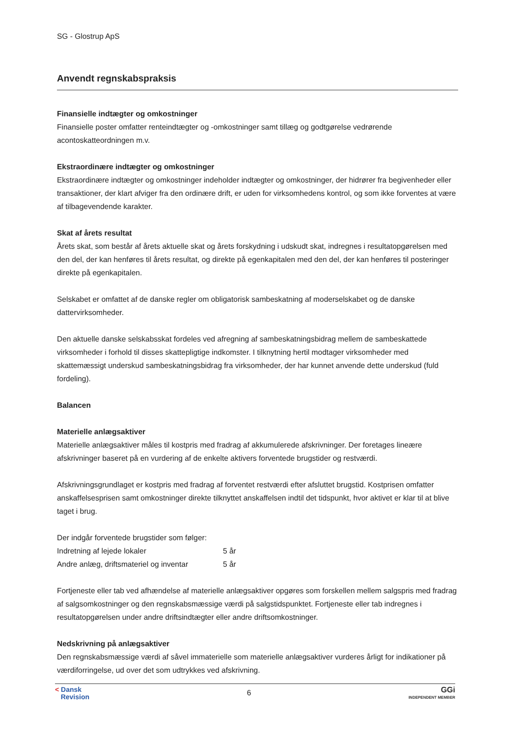SG - Glostrup ApS
Anvendt regnskabspraksis
Finansielle indtægter og omkostninger
Finansielle poster omfatter renteindtægter og -omkostninger samt tillæg og godtgørelse vedrørende acontoskatteordningen m.v.
Ekstraordinære indtægter og omkostninger
Ekstraordinære indtægter og omkostninger indeholder indtægter og omkostninger, der hidrører fra begivenheder eller transaktioner, der klart afviger fra den ordinære drift, er uden for virksomhedens kontrol, og som ikke forventes at være af tilbagevendende karakter.
Skat af årets resultat
Årets skat, som består af årets aktuelle skat og årets forskydning i udskudt skat, indregnes i resultatopgørelsen med den del, der kan henføres til årets resultat, og direkte på egenkapitalen med den del, der kan henføres til posteringer direkte på egenkapitalen.
Selskabet er omfattet af de danske regler om obligatorisk sambeskatning af moderselskabet og de danske dattervirksomheder.
Den aktuelle danske selskabsskat fordeles ved afregning af sambeskatningsbidrag mellem de sambeskattede virksomheder i forhold til disses skattepligtige indkomster. I tilknytning hertil modtager virksomheder med skattemæssigt underskud sambeskatningsbidrag fra virksomheder, der har kunnet anvende dette underskud (fuld fordeling).
Balancen
Materielle anlægsaktiver
Materielle anlægsaktiver måles til kostpris med fradrag af akkumulerede afskrivninger. Der foretages lineære afskrivninger baseret på en vurdering af de enkelte aktivers forventede brugstider og restværdi.
Afskrivningsgrundlaget er kostpris med fradrag af forventet restværdi efter afsluttet brugstid. Kostprisen omfatter anskaffelsesprisen samt omkostninger direkte tilknyttet anskaffelsen indtil det tidspunkt, hvor aktivet er klar til at blive taget i brug.
Der indgår forventede brugstider som følger:
| Indretning af lejede lokaler | 5 år |
| Andre anlæg, driftsmateriel og inventar | 5 år |
Fortjeneste eller tab ved afhændelse af materielle anlægsaktiver opgøres som forskellen mellem salgspris med fradrag af salgsomkostninger og den regnskabsmæssige værdi på salgstidspunktet. Fortjeneste eller tab indregnes i resultatopgørelsen under andre driftsindtægter eller andre driftsomkostninger.
Nedskrivning på anlægsaktiver
Den regnskabsmæssige værdi af såvel immaterielle som materielle anlægsaktiver vurderes årligt for indikationer på værdiforringelse, ud over det som udtrykkes ved afskrivning.
< Dansk
Revision
6
GGi
INDEPENDENT MEMBER